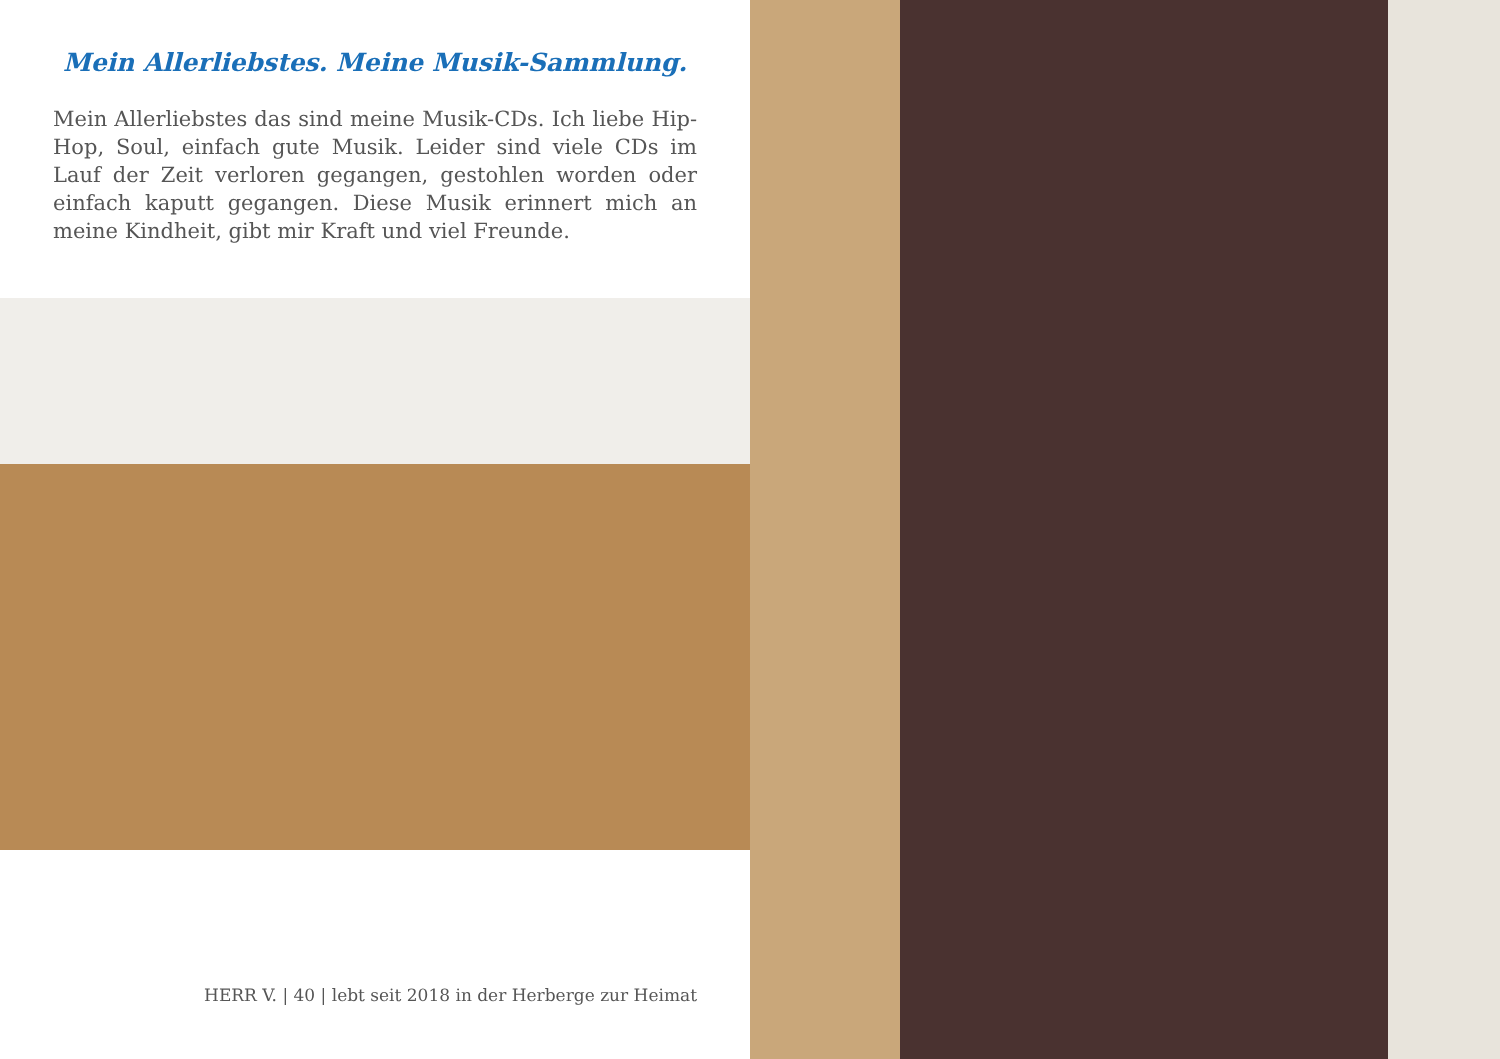Mein Allerliebstes. Meine Musik-Sammlung.
Mein Allerliebstes das sind meine Musik-CDs. Ich liebe Hip-Hop, Soul, einfach gute Musik. Leider sind viele CDs im Lauf der Zeit verloren gegangen, gestohlen worden oder einfach kaputt gegangen. Diese Musik erinnert mich an meine Kindheit, gibt mir Kraft und viel Freunde.
HERR V. | 40 | lebt seit 2018 in der Herberge zur Heimat